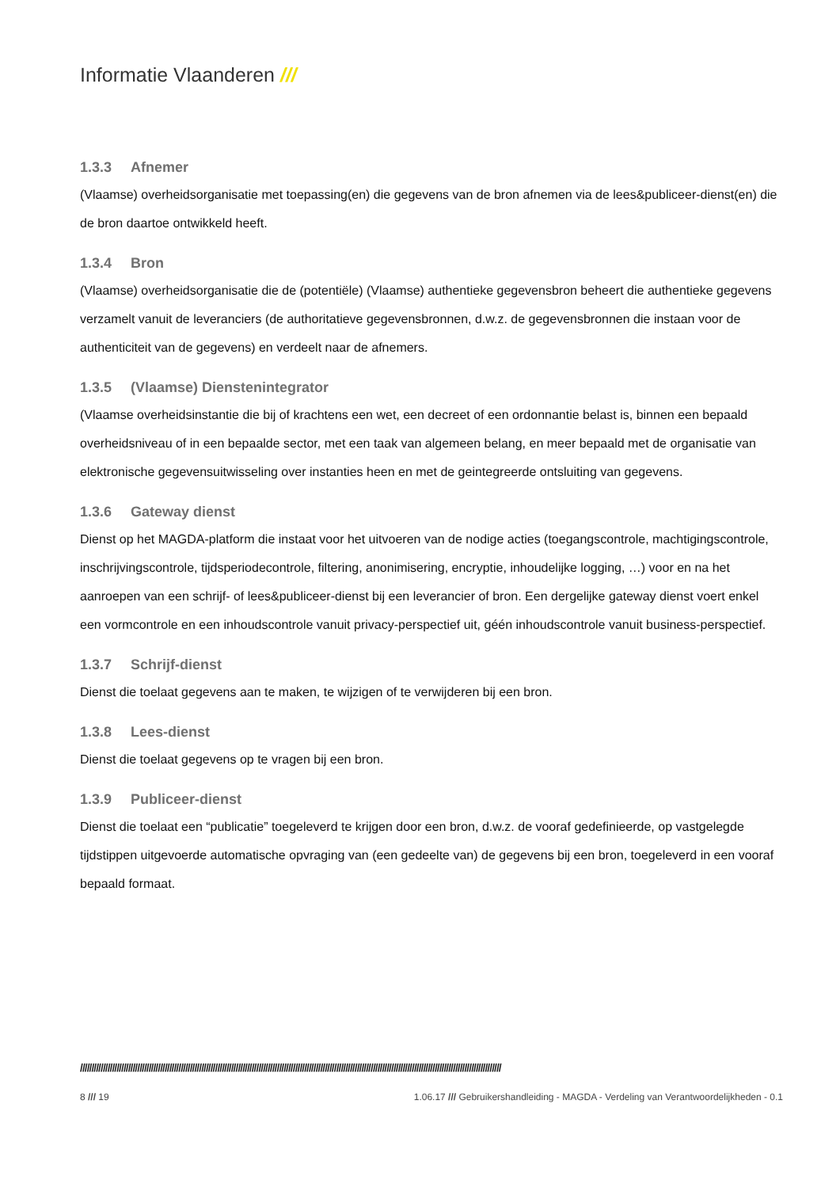Informatie Vlaanderen ///
1.3.3 Afnemer
(Vlaamse) overheidsorganisatie met toepassing(en) die gegevens van de bron afnemen via de lees&publiceer-dienst(en) die de bron daartoe ontwikkeld heeft.
1.3.4 Bron
(Vlaamse) overheidsorganisatie die de (potentiële) (Vlaamse) authentieke gegevensbron beheert die authentieke gegevens verzamelt vanuit de leveranciers (de authoritatieve gegevensbronnen, d.w.z. de gegevensbronnen die instaan voor de authenticiteit van de gegevens) en verdeelt naar de afnemers.
1.3.5 (Vlaamse) Dienstenintegrator
(Vlaamse overheidsinstantie die bij of krachtens een wet, een decreet of een ordonnantie belast is, binnen een bepaald overheidsniveau of in een bepaalde sector, met een taak van algemeen belang, en meer bepaald met de organisatie van elektronische gegevensuitwisseling over instanties heen en met de geintegreerde ontsluiting van gegevens.
1.3.6 Gateway dienst
Dienst op het MAGDA-platform die instaat voor het uitvoeren van de nodige acties (toegangscontrole, machtigingscontrole, inschrijvingscontrole, tijdsperiodecontrole, filtering, anonimisering, encryptie, inhoudelijke logging, …) voor en na het aanroepen van een schrijf- of lees&publiceer-dienst bij een leverancier of bron. Een dergelijke gateway dienst voert enkel een vormcontrole en een inhoudscontrole vanuit privacy-perspectief uit, géén inhoudscontrole vanuit business-perspectief.
1.3.7 Schrijf-dienst
Dienst die toelaat gegevens aan te maken, te wijzigen of te verwijderen bij een bron.
1.3.8 Lees-dienst
Dienst die toelaat gegevens op te vragen bij een bron.
1.3.9 Publiceer-dienst
Dienst die toelaat een “publicatie” toegeleverd te krijgen door een bron, d.w.z. de vooraf gedefinieerde, op vastgelegde tijdstippen uitgevoerde automatische opvraging van (een gedeelte van) de gegevens bij een bron, toegeleverd in een vooraf bepaald formaat.
////////////////////////////////////////////////////////////////////////////////////////////////////////////////////////////////////////////////////////////////////////////////////////
8 /// 19 1.06.17 /// Gebruikershandleiding - MAGDA - Verdeling van Verantwoordelijkheden - 0.1